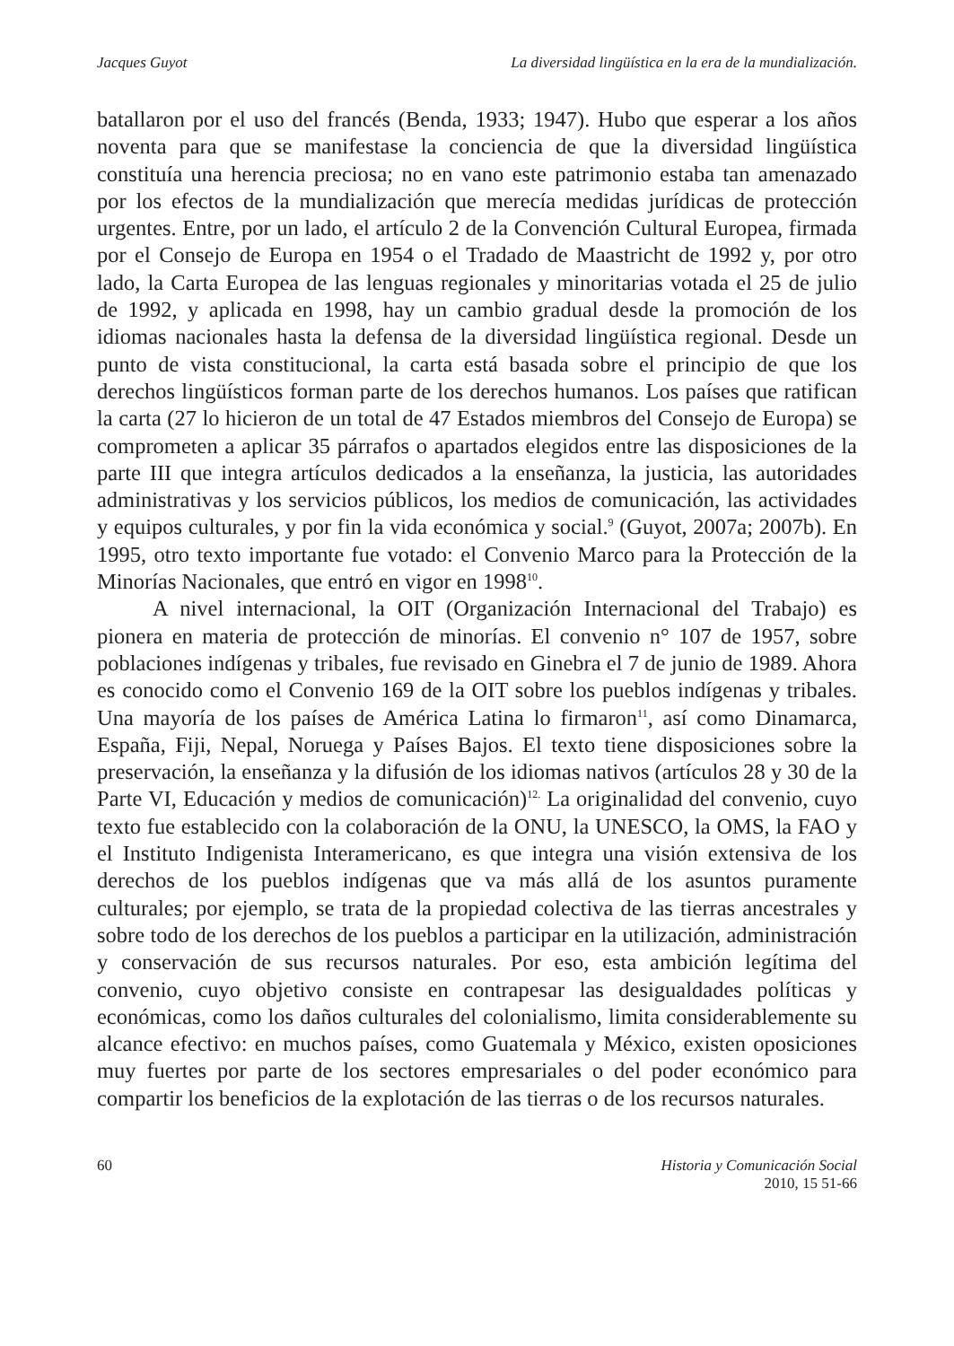Jacques Guyot La diversidad lingüística en la era de la mundialización.
batallaron por el uso del francés (Benda, 1933; 1947). Hubo que esperar a los años noventa para que se manifestase la conciencia de que la diversidad lingüística constituía una herencia preciosa; no en vano este patrimonio estaba tan amenazado por los efectos de la mundialización que merecía medidas jurídicas de protección urgentes. Entre, por un lado, el artículo 2 de la Convención Cultural Europea, firmada por el Consejo de Europa en 1954 o el Tradado de Maastricht de 1992 y, por otro lado, la Carta Europea de las lenguas regionales y minoritarias votada el 25 de julio de 1992, y aplicada en 1998, hay un cambio gradual desde la promoción de los idiomas nacionales hasta la defensa de la diversidad lingüística regional. Desde un punto de vista constitucional, la carta está basada sobre el principio de que los derechos lingüísticos forman parte de los derechos humanos. Los países que ratifican la carta (27 lo hicieron de un total de 47 Estados miembros del Consejo de Europa) se comprometen a aplicar 35 párrafos o apartados elegidos entre las disposiciones de la parte III que integra artículos dedicados a la enseñanza, la justicia, las autoridades administrativas y los servicios públicos, los medios de comunicación, las actividades y equipos culturales, y por fin la vida económica y social.<sup>9</sup> (Guyot, 2007a; 2007b). En 1995, otro texto importante fue votado: el Convenio Marco para la Protección de la Minorías Nacionales, que entró en vigor en 1998<sup>10</sup>.
A nivel internacional, la OIT (Organización Internacional del Trabajo) es pionera en materia de protección de minorías. El convenio n° 107 de 1957, sobre poblaciones indígenas y tribales, fue revisado en Ginebra el 7 de junio de 1989. Ahora es conocido como el Convenio 169 de la OIT sobre los pueblos indígenas y tribales. Una mayoría de los países de América Latina lo firmaron<sup>11</sup>, así como Dinamarca, España, Fiji, Nepal, Noruega y Países Bajos. El texto tiene disposiciones sobre la preservación, la enseñanza y la difusión de los idiomas nativos (artículos 28 y 30 de la Parte VI, Educación y medios de comunicación)<sup>12.</sup> La originalidad del convenio, cuyo texto fue establecido con la colaboración de la ONU, la UNESCO, la OMS, la FAO y el Instituto Indigenista Interamericano, es que integra una visión extensiva de los derechos de los pueblos indígenas que va más allá de los asuntos puramente culturales; por ejemplo, se trata de la propiedad colectiva de las tierras ancestrales y sobre todo de los derechos de los pueblos a participar en la utilización, administración y conservación de sus recursos naturales. Por eso, esta ambición legítima del convenio, cuyo objetivo consiste en contrapesar las desigualdades políticas y económicas, como los daños culturales del colonialismo, limita considerablemente su alcance efectivo: en muchos países, como Guatemala y México, existen oposiciones muy fuertes por parte de los sectores empresariales o del poder económico para compartir los beneficios de la explotación de las tierras o de los recursos naturales.
60 Historia y Comunicación Social
2010, 15 51-66